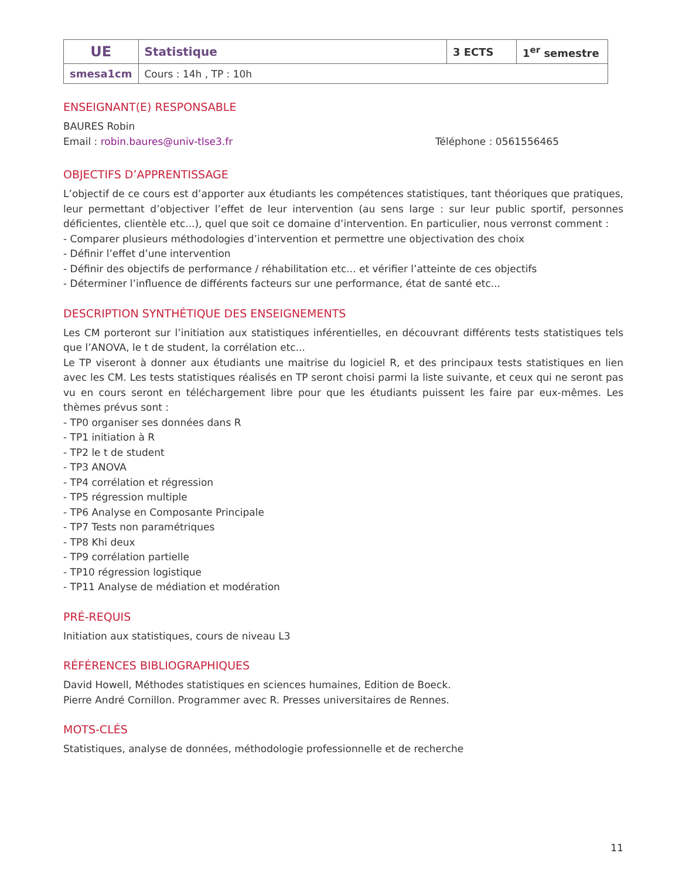| UE | Statistique | 3 ECTS | 1<sup>er</sup> semestre |
| smesa1cm | Cours : 14h , TP : 10h | | |
ENSEIGNANT(E) RESPONSABLE
BAURES Robin
Email : robin.baures@univ-tlse3.fr Téléphone : 0561556465
OBJECTIFS D’APPRENTISSAGE
L’objectif de ce cours est d’apporter aux étudiants les compétences statistiques, tant théoriques que pratiques, leur permettant d’objectiver l’effet de leur intervention (au sens large : sur leur public sportif, personnes déficientes, clientèle etc...), quel que soit ce domaine d’intervention. En particulier, nous verronst comment :
- Comparer plusieurs méthodologies d’intervention et permettre une objectivation des choix
- Définir l’effet d’une intervention
- Définir des objectifs de performance / réhabilitation etc... et vérifier l’atteinte de ces objectifs
- Déterminer l’influence de différents facteurs sur une performance, état de santé etc...
DESCRIPTION SYNTHÉTIQUE DES ENSEIGNEMENTS
Les CM porteront sur l’initiation aux statistiques inférentielles, en découvrant différents tests statistiques tels que l’ANOVA, le t de student, la corrélation etc...
Le TP viseront à donner aux étudiants une maitrise du logiciel R, et des principaux tests statistiques en lien avec les CM. Les tests statistiques réalisés en TP seront choisi parmi la liste suivante, et ceux qui ne seront pas vu en cours seront en téléchargement libre pour que les étudiants puissent les faire par eux-mêmes. Les thèmes prévus sont :
- TP0 organiser ses données dans R
- TP1 initiation à R
- TP2 le t de student
- TP3 ANOVA
- TP4 corrélation et régression
- TP5 régression multiple
- TP6 Analyse en Composante Principale
- TP7 Tests non paramétriques
- TP8 Khi deux
- TP9 corrélation partielle
- TP10 régression logistique
- TP11 Analyse de médiation et modération
PRÉ-REQUIS
Initiation aux statistiques, cours de niveau L3
RÉFÉRENCES BIBLIOGRAPHIQUES
David Howell, Méthodes statistiques en sciences humaines, Edition de Boeck.
Pierre André Cornillon. Programmer avec R. Presses universitaires de Rennes.
MOTS-CLÉS
Statistiques, analyse de données, méthodologie professionnelle et de recherche
11